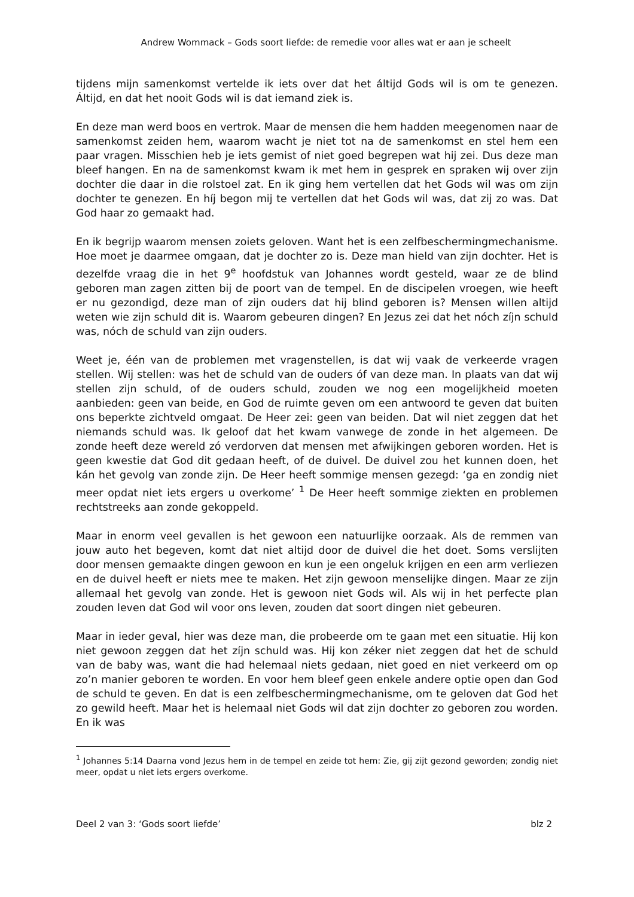Andrew Wommack – Gods soort liefde: de remedie voor alles wat er aan je scheelt
tijdens mijn samenkomst vertelde ik iets over dat het áltijd Gods wil is om te genezen. Áltijd, en dat het nooit Gods wil is dat iemand ziek is.
En deze man werd boos en vertrok. Maar de mensen die hem hadden meegenomen naar de samenkomst zeiden hem, waarom wacht je niet tot na de samenkomst en stel hem een paar vragen. Misschien heb je iets gemist of niet goed begrepen wat hij zei. Dus deze man bleef hangen. En na de samenkomst kwam ik met hem in gesprek en spraken wij over zijn dochter die daar in die rolstoel zat. En ik ging hem vertellen dat het Gods wil was om zijn dochter te genezen. En híj begon mij te vertellen dat het Gods wil was, dat zij zo was. Dat God haar zo gemaakt had.
En ik begrijp waarom mensen zoiets geloven. Want het is een zelfbeschermingmechanisme. Hoe moet je daarmee omgaan, dat je dochter zo is. Deze man hield van zijn dochter. Het is dezelfde vraag die in het 9<sup>e</sup> hoofdstuk van Johannes wordt gesteld, waar ze de blind geboren man zagen zitten bij de poort van de tempel. En de discipelen vroegen, wie heeft er nu gezondigd, deze man of zijn ouders dat hij blind geboren is? Mensen willen altijd weten wie zijn schuld dit is. Waarom gebeuren dingen? En Jezus zei dat het nóch zíjn schuld was, nóch de schuld van zijn ouders.
Weet je, één van de problemen met vragenstellen, is dat wij vaak de verkeerde vragen stellen. Wij stellen: was het de schuld van de ouders óf van deze man. In plaats van dat wij stellen zijn schuld, of de ouders schuld, zouden we nog een mogelijkheid moeten aanbieden: geen van beide, en God de ruimte geven om een antwoord te geven dat buiten ons beperkte zichtveld omgaat. De Heer zei: geen van beiden. Dat wil niet zeggen dat het niemands schuld was. Ik geloof dat het kwam vanwege de zonde in het algemeen. De zonde heeft deze wereld zó verdorven dat mensen met afwijkingen geboren worden. Het is geen kwestie dat God dit gedaan heeft, of de duivel. De duivel zou het kunnen doen, het kán het gevolg van zonde zijn. De Heer heeft sommige mensen gezegd: ‘ga en zondig niet meer opdat niet iets ergers u overkome’ <sup>1</sup> De Heer heeft sommige ziekten en problemen rechtstreeks aan zonde gekoppeld.
Maar in enorm veel gevallen is het gewoon een natuurlijke oorzaak. Als de remmen van jouw auto het begeven, komt dat niet altijd door de duivel die het doet. Soms verslijten door mensen gemaakte dingen gewoon en kun je een ongeluk krijgen en een arm verliezen en de duivel heeft er niets mee te maken. Het zijn gewoon menselijke dingen. Maar ze zijn allemaal het gevolg van zonde. Het is gewoon niet Gods wil. Als wij in het perfecte plan zouden leven dat God wil voor ons leven, zouden dat soort dingen niet gebeuren.
Maar in ieder geval, hier was deze man, die probeerde om te gaan met een situatie. Hij kon niet gewoon zeggen dat het zíjn schuld was. Hij kon zéker niet zeggen dat het de schuld van de baby was, want die had helemaal niets gedaan, niet goed en niet verkeerd om op zo’n manier geboren te worden. En voor hem bleef geen enkele andere optie open dan God de schuld te geven. En dat is een zelfbeschermingmechanisme, om te geloven dat God het zo gewild heeft. Maar het is helemaal niet Gods wil dat zijn dochter zo geboren zou worden. En ik was
<sup>1</sup> Johannes 5:14 Daarna vond Jezus hem in de tempel en zeide tot hem: Zie, gij zijt gezond geworden; zondig niet meer, opdat u niet iets ergers overkome.
Deel 2 van 3: ‘Gods soort liefde’ blz 2